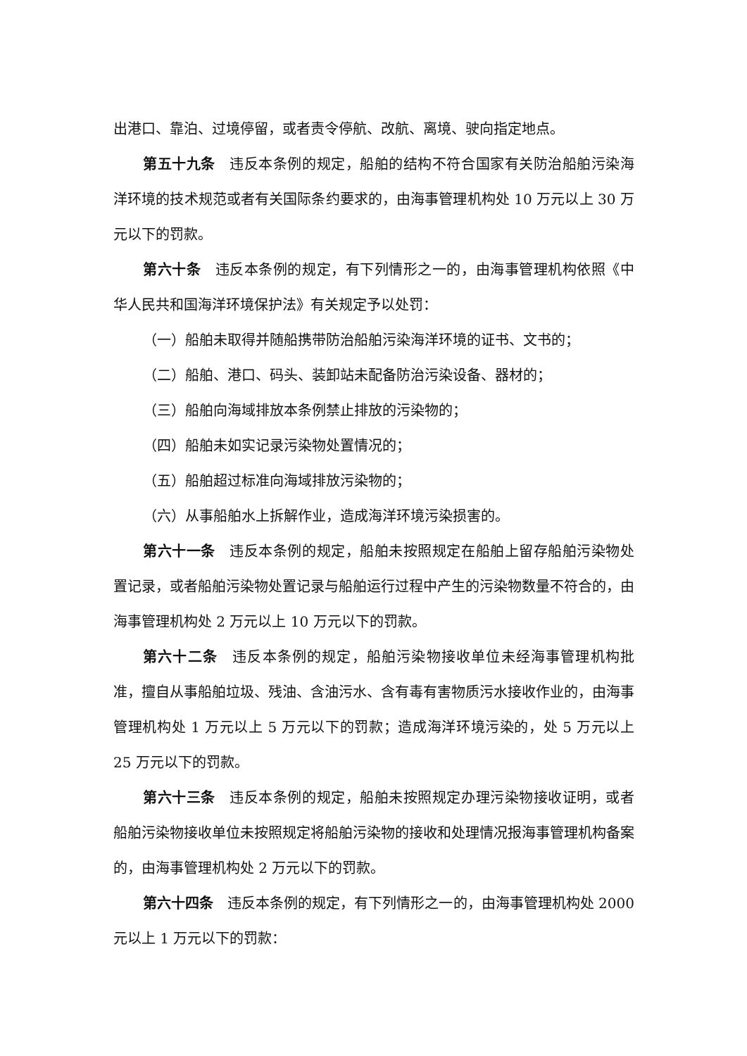出港口、靠泊、过境停留，或者责令停航、改航、离境、驶向指定地点。
第五十九条　违反本条例的规定，船舶的结构不符合国家有关防治船舶污染海洋环境的技术规范或者有关国际条约要求的，由海事管理机构处 10 万元以上 30 万元以下的罚款。
第六十条　违反本条例的规定，有下列情形之一的，由海事管理机构依照《中华人民共和国海洋环境保护法》有关规定予以处罚：
（一）船舶未取得并随船携带防治船舶污染海洋环境的证书、文书的；
（二）船舶、港口、码头、装卸站未配备防治污染设备、器材的；
（三）船舶向海域排放本条例禁止排放的污染物的；
（四）船舶未如实记录污染物处置情况的；
（五）船舶超过标准向海域排放污染物的；
（六）从事船舶水上拆解作业，造成海洋环境污染损害的。
第六十一条　违反本条例的规定，船舶未按照规定在船舶上留存船舶污染物处置记录，或者船舶污染物处置记录与船舶运行过程中产生的污染物数量不符合的，由海事管理机构处 2 万元以上 10 万元以下的罚款。
第六十二条　违反本条例的规定，船舶污染物接收单位未经海事管理机构批准，擅自从事船舶垃圾、残油、含油污水、含有毒有害物质污水接收作业的，由海事管理机构处 1 万元以上 5 万元以下的罚款；造成海洋环境污染的，处 5 万元以上 25 万元以下的罚款。
第六十三条　违反本条例的规定，船舶未按照规定办理污染物接收证明，或者船舶污染物接收单位未按照规定将船舶污染物的接收和处理情况报海事管理机构备案的，由海事管理机构处 2 万元以下的罚款。
第六十四条　违反本条例的规定，有下列情形之一的，由海事管理机构处 2000 元以上 1 万元以下的罚款：